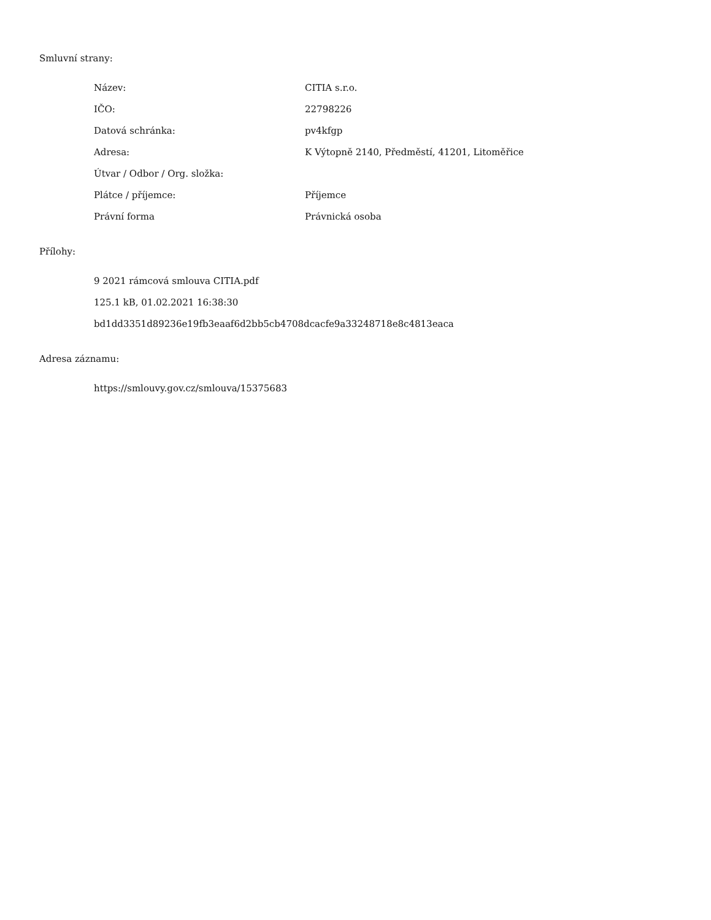Smluvní strany:
| Název: | CITIA s.r.o. |
| IČO: | 22798226 |
| Datová schránka: | pv4kfgp |
| Adresa: | K Výtopně 2140, Předměstí, 41201, Litoměřice |
| Útvar / Odbor / Org. složka: | |
| Plátce / příjemce: | Příjemce |
| Právní forma | Právnická osoba |
Přílohy:
9 2021 rámcová smlouva CITIA.pdf
125.1 kB, 01.02.2021 16:38:30
bd1dd3351d89236e19fb3eaaf6d2bb5cb4708dcacfe9a33248718e8c4813eaca
Adresa záznamu:
https://smlouvy.gov.cz/smlouva/15375683